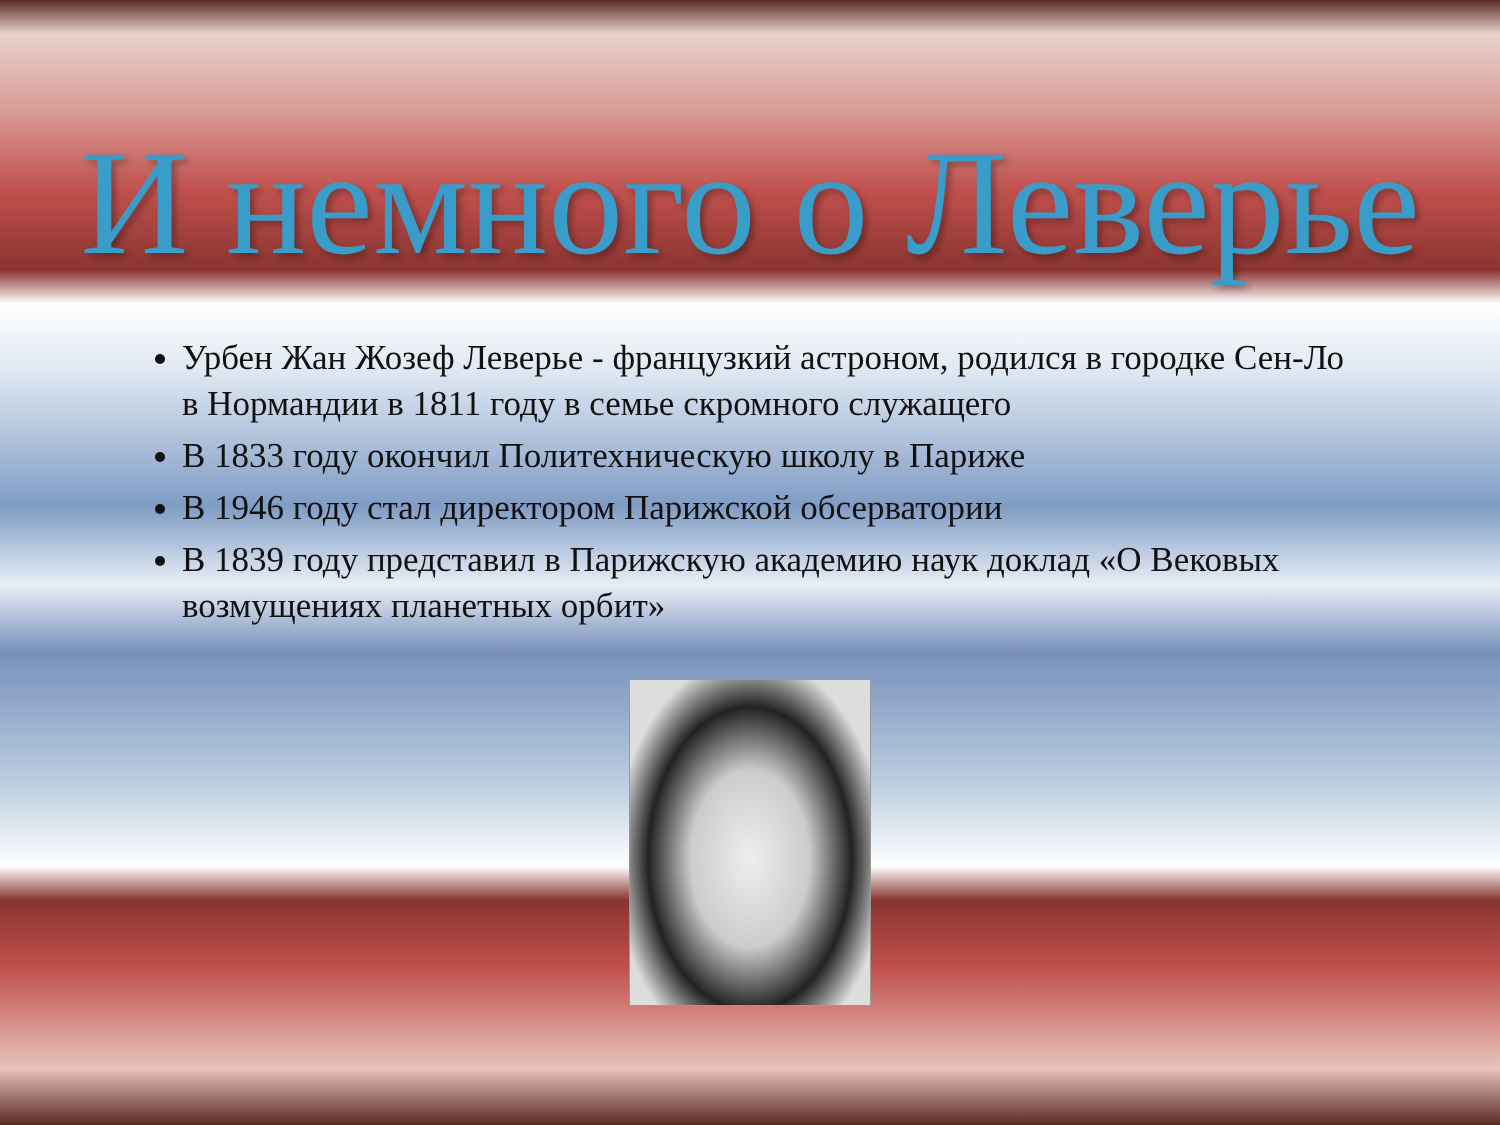И немного о Леверье
Урбен Жан Жозеф Леверье - французкий астроном, родился в городке Сен-Ло в Нормандии в 1811 году в семье скромного служащего
В 1833 году окончил Политехническую школу в Париже
В 1946 году стал директором Парижской обсерватории
В 1839 году представил в Парижскую академию наук доклад «О Вековых возмущениях планетных орбит»